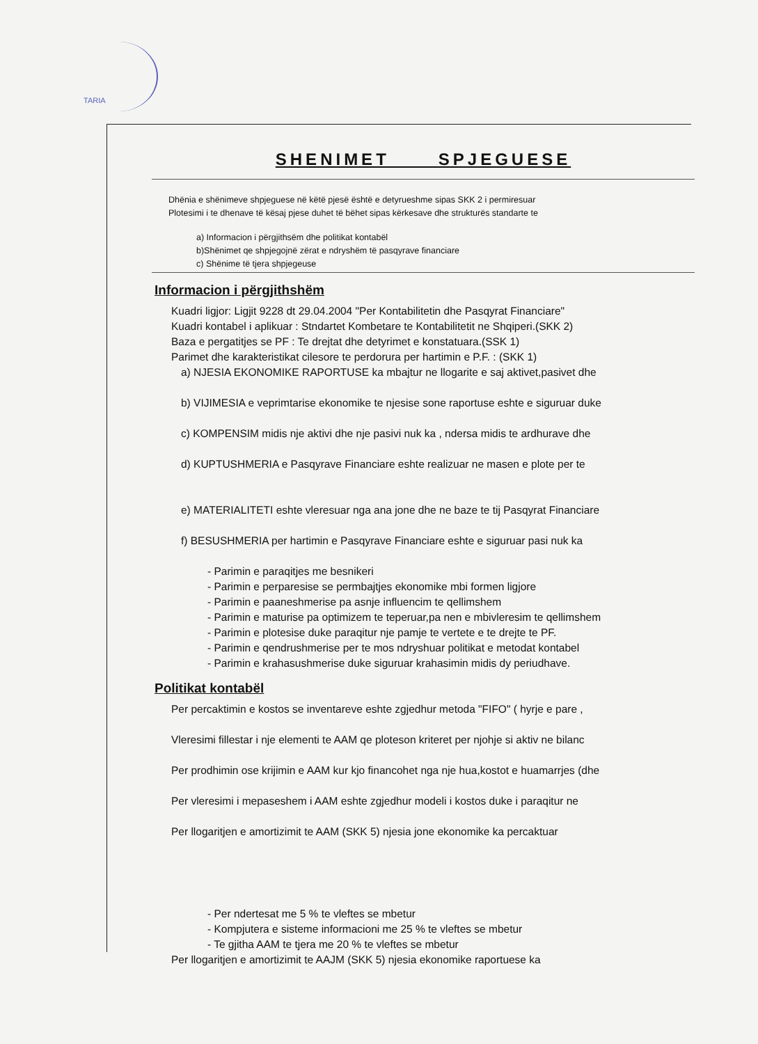TARIA
SHENIMET SPJEGUESE
Dhënia e shënimeve shpjeguese në këtë pjesë është e detyrueshme sipas SKK 2 i permiresuar
Plotesimi i te dhenave të kësaj pjese duhet të bëhet sipas kërkesave dhe strukturës standarte te
a) Informacion i përgjithsëm dhe politikat kontabël
b)Shënimet qe shpjegojnë zërat e ndryshëm të pasqyrave financiare
c) Shënime të tjera shpjegeuse
Informacion i përgjithshëm
Kuadri ligjor: Ligjit 9228 dt 29.04.2004 "Per Kontabilitetin dhe Pasqyrat Financiare"
Kuadri kontabel i aplikuar : Stndartet Kombetare te Kontabilitetit ne Shqiperi.(SKK 2)
Baza e pergatitjes se PF : Te drejtat dhe detyrimet e konstatuara.(SSK 1)
Parimet dhe karakteristikat cilesore te perdorura per hartimin e P.F. : (SKK 1)
a) NJESIA EKONOMIKE RAPORTUSE ka mbajtur ne llogarite e saj aktivet,pasivet dhe
b) VIJIMESIA e veprimtarise ekonomike te njesise sone raportuse eshte e siguruar duke
c) KOMPENSIM midis nje aktivi dhe nje pasivi nuk ka , ndersa midis te ardhurave dhe
d) KUPTUSHMERIA e Pasqyrave Financiare eshte realizuar ne masen e plote per te
e) MATERIALITETI eshte vleresuar nga ana jone dhe ne baze te tij Pasqyrat Financiare
f) BESUSHMERIA per hartimin e Pasqyrave Financiare eshte e siguruar pasi nuk ka
- Parimin e paraqitjes me besnikeri
- Parimin e perparesise se permbajtjes ekonomike mbi formen ligjore
- Parimin e paaneshmerise pa asnje influencim te qellimshem
- Parimin e maturise pa optimizem te teperuar,pa nen e mbivleresim te qellimshem
- Parimin e plotesise duke paraqitur nje pamje te vertete e te drejte te PF.
- Parimin e qendrushmerise per te mos ndryshuar politikat e metodat kontabel
- Parimin e krahasushmerise duke siguruar krahasimin midis dy periudhave.
Politikat kontabël
Per percaktimin e kostos se inventareve eshte zgjedhur metoda "FIFO" ( hyrje e pare ,
Vleresimi fillestar i nje elementi te AAM qe ploteson kriteret per njohje si aktiv ne bilanc
Per prodhimin ose krijimin e AAM kur kjo financohet nga nje hua,kostot e huamarrjes (dhe
Per vleresimi i mepaseshem i AAM eshte zgjedhur modeli i kostos duke i paraqitur ne
Per llogaritjen e amortizimit te AAM (SKK 5) njesia jone ekonomike ka percaktuar
- Per ndertesat me 5 % te vleftes se mbetur
- Kompjutera e sisteme informacioni me 25 % te vleftes se mbetur
- Te gjitha AAM te tjera me 20 % te vleftes se mbetur
Per llogaritjen e amortizimit te AAJM (SKK 5) njesia ekonomike raportuese ka